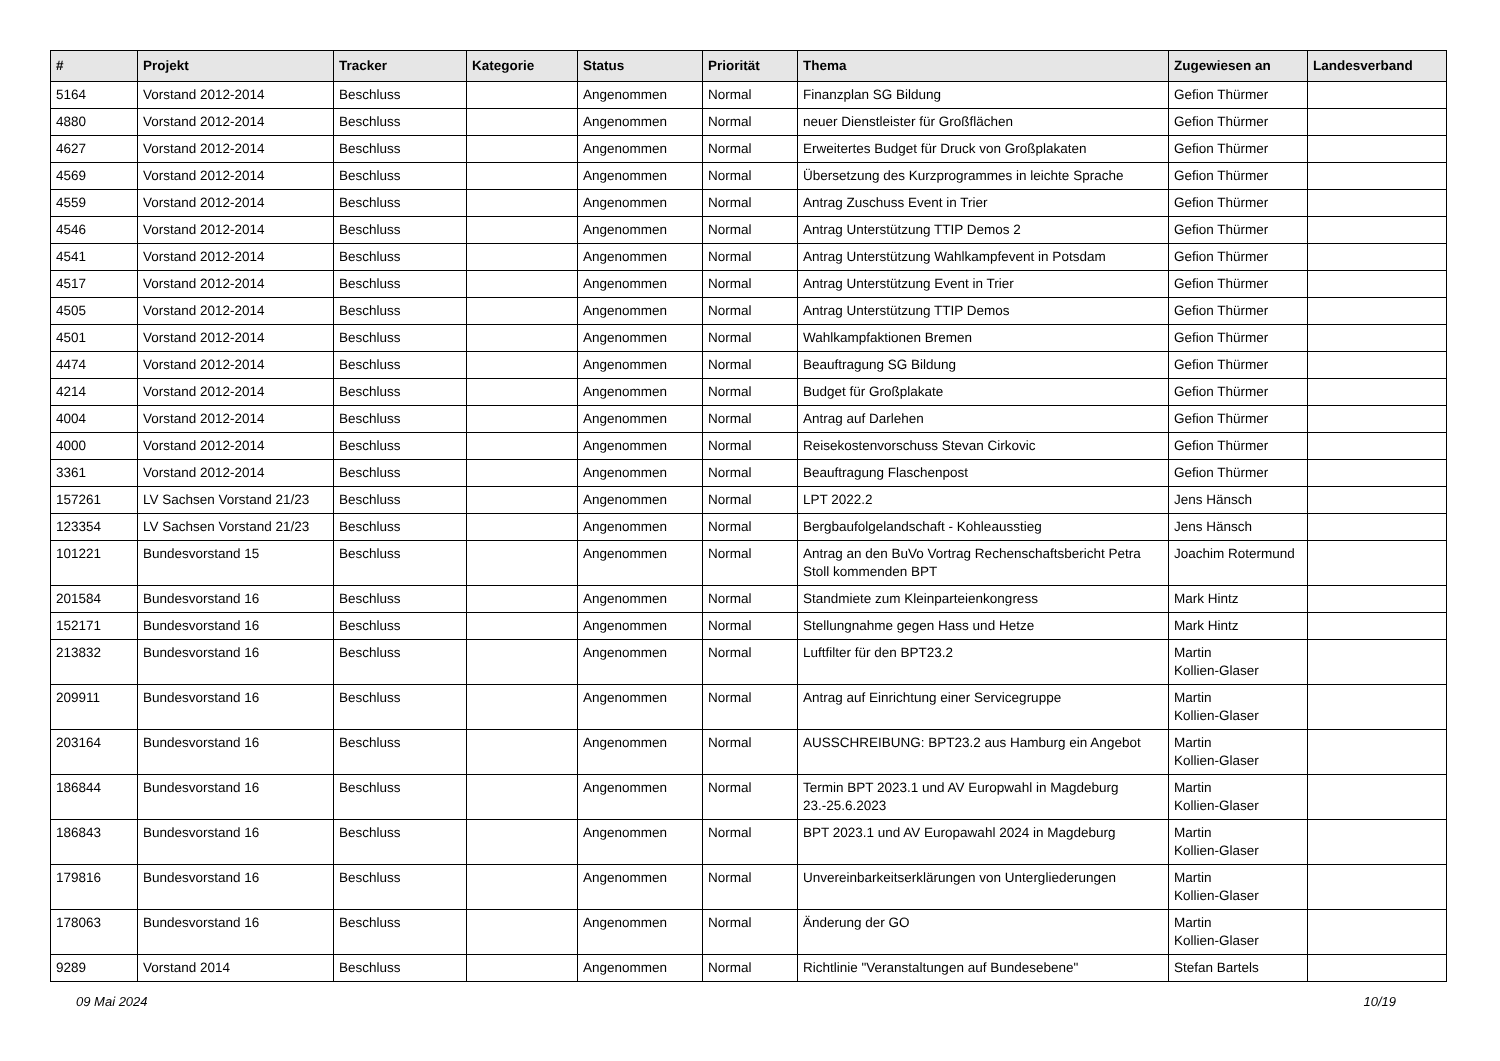| # | Projekt | Tracker | Kategorie | Status | Priorität | Thema | Zugewiesen an | Landesverband |
| --- | --- | --- | --- | --- | --- | --- | --- | --- |
| 5164 | Vorstand 2012-2014 | Beschluss | | Angenommen | Normal | Finanzplan SG Bildung | Gefion Thürmer | |
| 4880 | Vorstand 2012-2014 | Beschluss | | Angenommen | Normal | neuer Dienstleister für Großflächen | Gefion Thürmer | |
| 4627 | Vorstand 2012-2014 | Beschluss | | Angenommen | Normal | Erweitertes Budget für Druck von Großplakaten | Gefion Thürmer | |
| 4569 | Vorstand 2012-2014 | Beschluss | | Angenommen | Normal | Übersetzung des Kurzprogrammes in leichte Sprache | Gefion Thürmer | |
| 4559 | Vorstand 2012-2014 | Beschluss | | Angenommen | Normal | Antrag Zuschuss Event in Trier | Gefion Thürmer | |
| 4546 | Vorstand 2012-2014 | Beschluss | | Angenommen | Normal | Antrag Unterstützung TTIP Demos 2 | Gefion Thürmer | |
| 4541 | Vorstand 2012-2014 | Beschluss | | Angenommen | Normal | Antrag Unterstützung Wahlkampfevent in Potsdam | Gefion Thürmer | |
| 4517 | Vorstand 2012-2014 | Beschluss | | Angenommen | Normal | Antrag Unterstützung Event in Trier | Gefion Thürmer | |
| 4505 | Vorstand 2012-2014 | Beschluss | | Angenommen | Normal | Antrag Unterstützung TTIP Demos | Gefion Thürmer | |
| 4501 | Vorstand 2012-2014 | Beschluss | | Angenommen | Normal | Wahlkampfaktionen Bremen | Gefion Thürmer | |
| 4474 | Vorstand 2012-2014 | Beschluss | | Angenommen | Normal | Beauftragung SG Bildung | Gefion Thürmer | |
| 4214 | Vorstand 2012-2014 | Beschluss | | Angenommen | Normal | Budget für Großplakate | Gefion Thürmer | |
| 4004 | Vorstand 2012-2014 | Beschluss | | Angenommen | Normal | Antrag auf Darlehen | Gefion Thürmer | |
| 4000 | Vorstand 2012-2014 | Beschluss | | Angenommen | Normal | Reisekostenvorschuss Stevan Cirkovic | Gefion Thürmer | |
| 3361 | Vorstand 2012-2014 | Beschluss | | Angenommen | Normal | Beauftragung Flaschenpost | Gefion Thürmer | |
| 157261 | LV Sachsen Vorstand 21/23 | Beschluss | | Angenommen | Normal | LPT 2022.2 | Jens Hänsch | |
| 123354 | LV Sachsen Vorstand 21/23 | Beschluss | | Angenommen | Normal | Bergbaufolgelandschaft - Kohleausstieg | Jens Hänsch | |
| 101221 | Bundesvorstand 15 | Beschluss | | Angenommen | Normal | Antrag an den BuVo Vortrag Rechenschaftsbericht Petra Stoll kommenden BPT | Joachim Rotermund | |
| 201584 | Bundesvorstand 16 | Beschluss | | Angenommen | Normal | Standmiete zum Kleinparteienkongress | Mark Hintz | |
| 152171 | Bundesvorstand 16 | Beschluss | | Angenommen | Normal | Stellungnahme gegen Hass und Hetze | Mark Hintz | |
| 213832 | Bundesvorstand 16 | Beschluss | | Angenommen | Normal | Luftfilter für den BPT23.2 | Martin Kollien-Glaser | |
| 209911 | Bundesvorstand 16 | Beschluss | | Angenommen | Normal | Antrag auf Einrichtung einer Servicegruppe | Martin Kollien-Glaser | |
| 203164 | Bundesvorstand 16 | Beschluss | | Angenommen | Normal | AUSSCHREIBUNG: BPT23.2 aus Hamburg ein Angebot | Martin Kollien-Glaser | |
| 186844 | Bundesvorstand 16 | Beschluss | | Angenommen | Normal | Termin BPT 2023.1 und AV Europwahl in Magdeburg 23.-25.6.2023 | Martin Kollien-Glaser | |
| 186843 | Bundesvorstand 16 | Beschluss | | Angenommen | Normal | BPT 2023.1 und AV Europawahl 2024 in Magdeburg | Martin Kollien-Glaser | |
| 179816 | Bundesvorstand 16 | Beschluss | | Angenommen | Normal | Unvereinbarkeitserklärungen von Untergliederungen | Martin Kollien-Glaser | |
| 178063 | Bundesvorstand 16 | Beschluss | | Angenommen | Normal | Änderung der GO | Martin Kollien-Glaser | |
| 9289 | Vorstand 2014 | Beschluss | | Angenommen | Normal | Richtlinie "Veranstaltungen auf Bundesebene" | Stefan Bartels | |
09 Mai 2024 10/19